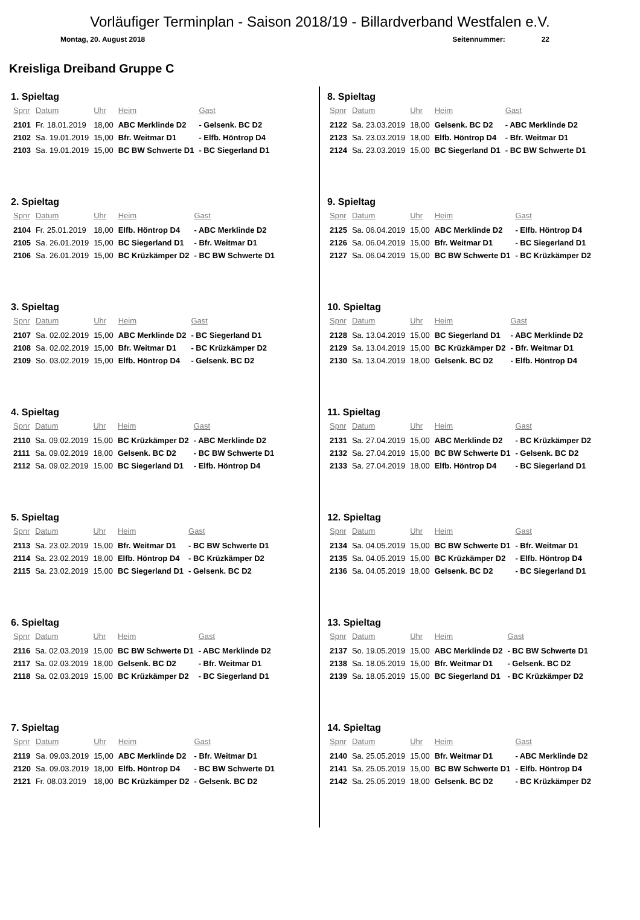Vorläufiger Terminplan - Saison 2018/19 - Billardverband Westfalen e.V.
Montag, 20. August 2018 Seitennummer: 22
Kreisliga Dreiband Gruppe C
1. Spieltag
| Spnr | Datum | Uhr | Heim | Gast |
| --- | --- | --- | --- | --- |
| 2101 | Fr. 18.01.2019 | 18,00 | ABC Merklinde D2 | - Gelsenk. BC D2 |
| 2102 | Sa. 19.01.2019 | 15,00 | Bfr. Weitmar D1 | - Elfb. Höntrop D4 |
| 2103 | Sa. 19.01.2019 | 15,00 | BC BW Schwerte D1 | - BC Siegerland D1 |
2. Spieltag
| Spnr | Datum | Uhr | Heim | Gast |
| --- | --- | --- | --- | --- |
| 2104 | Fr. 25.01.2019 | 18,00 | Elfb. Höntrop D4 | - ABC Merklinde D2 |
| 2105 | Sa. 26.01.2019 | 15,00 | BC Siegerland D1 | - Bfr. Weitmar D1 |
| 2106 | Sa. 26.01.2019 | 15,00 | BC Krüzkämper D2 | - BC BW Schwerte D1 |
3. Spieltag
| Spnr | Datum | Uhr | Heim | Gast |
| --- | --- | --- | --- | --- |
| 2107 | Sa. 02.02.2019 | 15,00 | ABC Merklinde D2 | - BC Siegerland D1 |
| 2108 | Sa. 02.02.2019 | 15,00 | Bfr. Weitmar D1 | - BC Krüzkämper D2 |
| 2109 | So. 03.02.2019 | 15,00 | Elfb. Höntrop D4 | - Gelsenk. BC D2 |
4. Spieltag
| Spnr | Datum | Uhr | Heim | Gast |
| --- | --- | --- | --- | --- |
| 2110 | Sa. 09.02.2019 | 15,00 | BC Krüzkämper D2 | - ABC Merklinde D2 |
| 2111 | Sa. 09.02.2019 | 18,00 | Gelsenk. BC D2 | - BC BW Schwerte D1 |
| 2112 | Sa. 09.02.2019 | 15,00 | BC Siegerland D1 | - Elfb. Höntrop D4 |
5. Spieltag
| Spnr | Datum | Uhr | Heim | Gast |
| --- | --- | --- | --- | --- |
| 2113 | Sa. 23.02.2019 | 15,00 | Bfr. Weitmar D1 | - BC BW Schwerte D1 |
| 2114 | Sa. 23.02.2019 | 18,00 | Elfb. Höntrop D4 | - BC Krüzkämper D2 |
| 2115 | Sa. 23.02.2019 | 15,00 | BC Siegerland D1 | - Gelsenk. BC D2 |
6. Spieltag
| Spnr | Datum | Uhr | Heim | Gast |
| --- | --- | --- | --- | --- |
| 2116 | Sa. 02.03.2019 | 15,00 | BC BW Schwerte D1 | - ABC Merklinde D2 |
| 2117 | Sa. 02.03.2019 | 18,00 | Gelsenk. BC D2 | - Bfr. Weitmar D1 |
| 2118 | Sa. 02.03.2019 | 15,00 | BC Krüzkämper D2 | - BC Siegerland D1 |
7. Spieltag
| Spnr | Datum | Uhr | Heim | Gast |
| --- | --- | --- | --- | --- |
| 2119 | Sa. 09.03.2019 | 15,00 | ABC Merklinde D2 | - Bfr. Weitmar D1 |
| 2120 | Sa. 09.03.2019 | 18,00 | Elfb. Höntrop D4 | - BC BW Schwerte D1 |
| 2121 | Fr. 08.03.2019 | 18,00 | BC Krüzkämper D2 | - Gelsenk. BC D2 |
8. Spieltag
| Spnr | Datum | Uhr | Heim | Gast |
| --- | --- | --- | --- | --- |
| 2122 | Sa. 23.03.2019 | 18,00 | Gelsenk. BC D2 | - ABC Merklinde D2 |
| 2123 | Sa. 23.03.2019 | 18,00 | Elfb. Höntrop D4 | - Bfr. Weitmar D1 |
| 2124 | Sa. 23.03.2019 | 15,00 | BC Siegerland D1 | - BC BW Schwerte D1 |
9. Spieltag
| Spnr | Datum | Uhr | Heim | Gast |
| --- | --- | --- | --- | --- |
| 2125 | Sa. 06.04.2019 | 15,00 | ABC Merklinde D2 | - Elfb. Höntrop D4 |
| 2126 | Sa. 06.04.2019 | 15,00 | Bfr. Weitmar D1 | - BC Siegerland D1 |
| 2127 | Sa. 06.04.2019 | 15,00 | BC BW Schwerte D1 | - BC Krüzkämper D2 |
10. Spieltag
| Spnr | Datum | Uhr | Heim | Gast |
| --- | --- | --- | --- | --- |
| 2128 | Sa. 13.04.2019 | 15,00 | BC Siegerland D1 | - ABC Merklinde D2 |
| 2129 | Sa. 13.04.2019 | 15,00 | BC Krüzkämper D2 | - Bfr. Weitmar D1 |
| 2130 | Sa. 13.04.2019 | 18,00 | Gelsenk. BC D2 | - Elfb. Höntrop D4 |
11. Spieltag
| Spnr | Datum | Uhr | Heim | Gast |
| --- | --- | --- | --- | --- |
| 2131 | Sa. 27.04.2019 | 15,00 | ABC Merklinde D2 | - BC Krüzkämper D2 |
| 2132 | Sa. 27.04.2019 | 15,00 | BC BW Schwerte D1 | - Gelsenk. BC D2 |
| 2133 | Sa. 27.04.2019 | 18,00 | Elfb. Höntrop D4 | - BC Siegerland D1 |
12. Spieltag
| Spnr | Datum | Uhr | Heim | Gast |
| --- | --- | --- | --- | --- |
| 2134 | Sa. 04.05.2019 | 15,00 | BC BW Schwerte D1 | - Bfr. Weitmar D1 |
| 2135 | Sa. 04.05.2019 | 15,00 | BC Krüzkämper D2 | - Elfb. Höntrop D4 |
| 2136 | Sa. 04.05.2019 | 18,00 | Gelsenk. BC D2 | - BC Siegerland D1 |
13. Spieltag
| Spnr | Datum | Uhr | Heim | Gast |
| --- | --- | --- | --- | --- |
| 2137 | So. 19.05.2019 | 15,00 | ABC Merklinde D2 | - BC BW Schwerte D1 |
| 2138 | Sa. 18.05.2019 | 15,00 | Bfr. Weitmar D1 | - Gelsenk. BC D2 |
| 2139 | Sa. 18.05.2019 | 15,00 | BC Siegerland D1 | - BC Krüzkämper D2 |
14. Spieltag
| Spnr | Datum | Uhr | Heim | Gast |
| --- | --- | --- | --- | --- |
| 2140 | Sa. 25.05.2019 | 15,00 | Bfr. Weitmar D1 | - ABC Merklinde D2 |
| 2141 | Sa. 25.05.2019 | 15,00 | BC BW Schwerte D1 | - Elfb. Höntrop D4 |
| 2142 | Sa. 25.05.2019 | 18,00 | Gelsenk. BC D2 | - BC Krüzkämper D2 |